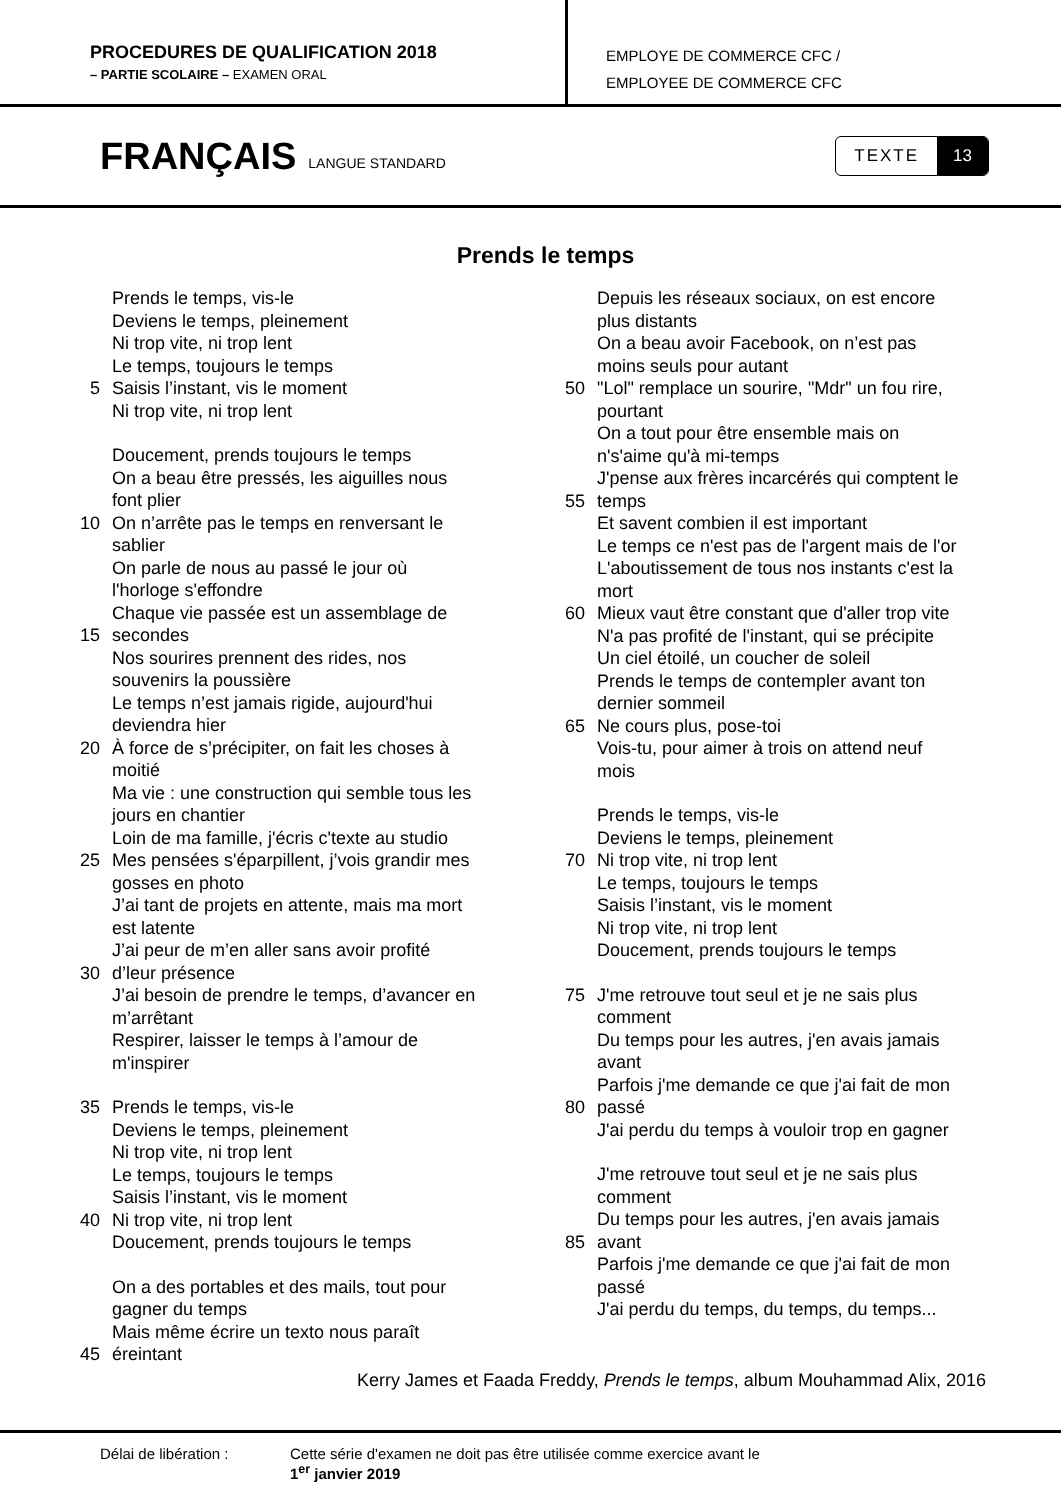PROCEDURES DE QUALIFICATION 2018
– PARTIE SCOLAIRE – EXAMEN ORAL
EMPLOYE DE COMMERCE CFC /
EMPLOYEE DE COMMERCE CFC
FRANÇAIS LANGUE STANDARD
TEXTE 13
Prends le temps
Prends le temps, vis-le
Deviens le temps, pleinement
Ni trop vite, ni trop lent
Le temps, toujours le temps
5 Saisis l’instant, vis le moment
Ni trop vite, ni trop lent
Doucement, prends toujours le temps
On a beau être pressés, les aiguilles nous
font plier
10 On n’arrête pas le temps en renversant le
sablier
On parle de nous au passé le jour où
l'horloge s'effondre
15 Chaque vie passée est un assemblage de
secondes
Nos sourires prennent des rides, nos
souvenirs la poussière
Le temps n’est jamais rigide, aujourd'hui
deviendra hier
20 À force de s’précipiter, on fait les choses à
moitié
Ma vie : une construction qui semble tous les
jours en chantier
Loin de ma famille, j'écris c'texte au studio
25 Mes pensées s'éparpillent, j’vois grandir mes
gosses en photo
J’ai tant de projets en attente, mais ma mort
est latente
30 J’ai peur de m’en aller sans avoir profité
d’leur présence
J’ai besoin de prendre le temps, d’avancer en
m’arrêtant
Respirer, laisser le temps à l’amour de
m'inspirer
35 Prends le temps, vis-le
Deviens le temps, pleinement
Ni trop vite, ni trop lent
Le temps, toujours le temps
Saisis l’instant, vis le moment
40 Ni trop vite, ni trop lent
Doucement, prends toujours le temps
On a des portables et des mails, tout pour
gagner du temps
45 Mais même écrire un texto nous paraît
éreintant
Depuis les réseaux sociaux, on est encore
plus distants
On a beau avoir Facebook, on n’est pas
moins seuls pour autant
50 "Lol" remplace un sourire, "Mdr" un fou rire,
pourtant
On a tout pour être ensemble mais on
n's'aime qu'à mi-temps
55 J'pense aux frères incarcérés qui comptent le
temps
Et savent combien il est important
Le temps ce n'est pas de l'argent mais de l'or
L'aboutissement de tous nos instants c'est la
mort
60 Mieux vaut être constant que d'aller trop vite
N'a pas profité de l'instant, qui se précipite
Un ciel étoilé, un coucher de soleil
Prends le temps de contempler avant ton
dernier sommeil
65 Ne cours plus, pose-toi
Vois-tu, pour aimer à trois on attend neuf
mois
Prends le temps, vis-le
Deviens le temps, pleinement
70 Ni trop vite, ni trop lent
Le temps, toujours le temps
Saisis l’instant, vis le moment
Ni trop vite, ni trop lent
Doucement, prends toujours le temps
75 J'me retrouve tout seul et je ne sais plus
comment
Du temps pour les autres, j'en avais jamais
avant
80 Parfois j'me demande ce que j'ai fait de mon
passé
J'ai perdu du temps à vouloir trop en gagner
J'me retrouve tout seul et je ne sais plus
comment
85 Du temps pour les autres, j'en avais jamais
avant
Parfois j'me demande ce que j'ai fait de mon
passé
J'ai perdu du temps, du temps, du temps...
Kerry James et Faada Freddy, Prends le temps, album Mouhammad Alix, 2016
Délai de libération : Cette série d'examen ne doit pas être utilisée comme exercice avant le
1<sup>er</sup> janvier 2019